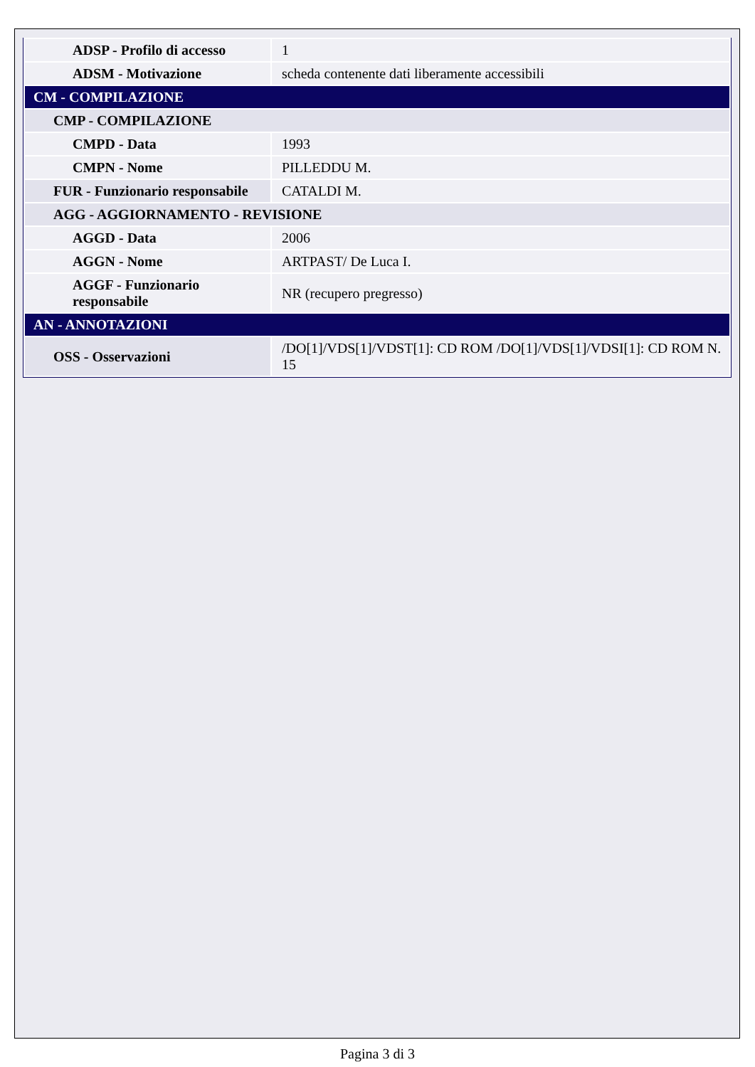| ADSP - Profilo di accesso | 1 |
| ADSM - Motivazione | scheda contenente dati liberamente accessibili |
| CM - COMPILAZIONE | |
| CMP - COMPILAZIONE | |
| CMPD - Data | 1993 |
| CMPN - Nome | PILLEDDU M. |
| FUR - Funzionario responsabile | CATALDI M. |
| AGG - AGGIORNAMENTO - REVISIONE | |
| AGGD - Data | 2006 |
| AGGN - Nome | ARTPAST/ De Luca I. |
| AGGF - Funzionario responsabile | NR (recupero pregresso) |
| AN - ANNOTAZIONI | |
| OSS - Osservazioni | /DO[1]/VDS[1]/VDST[1]: CD ROM /DO[1]/VDS[1]/VDSI[1]: CD ROM N. 15 |
Pagina 3 di 3